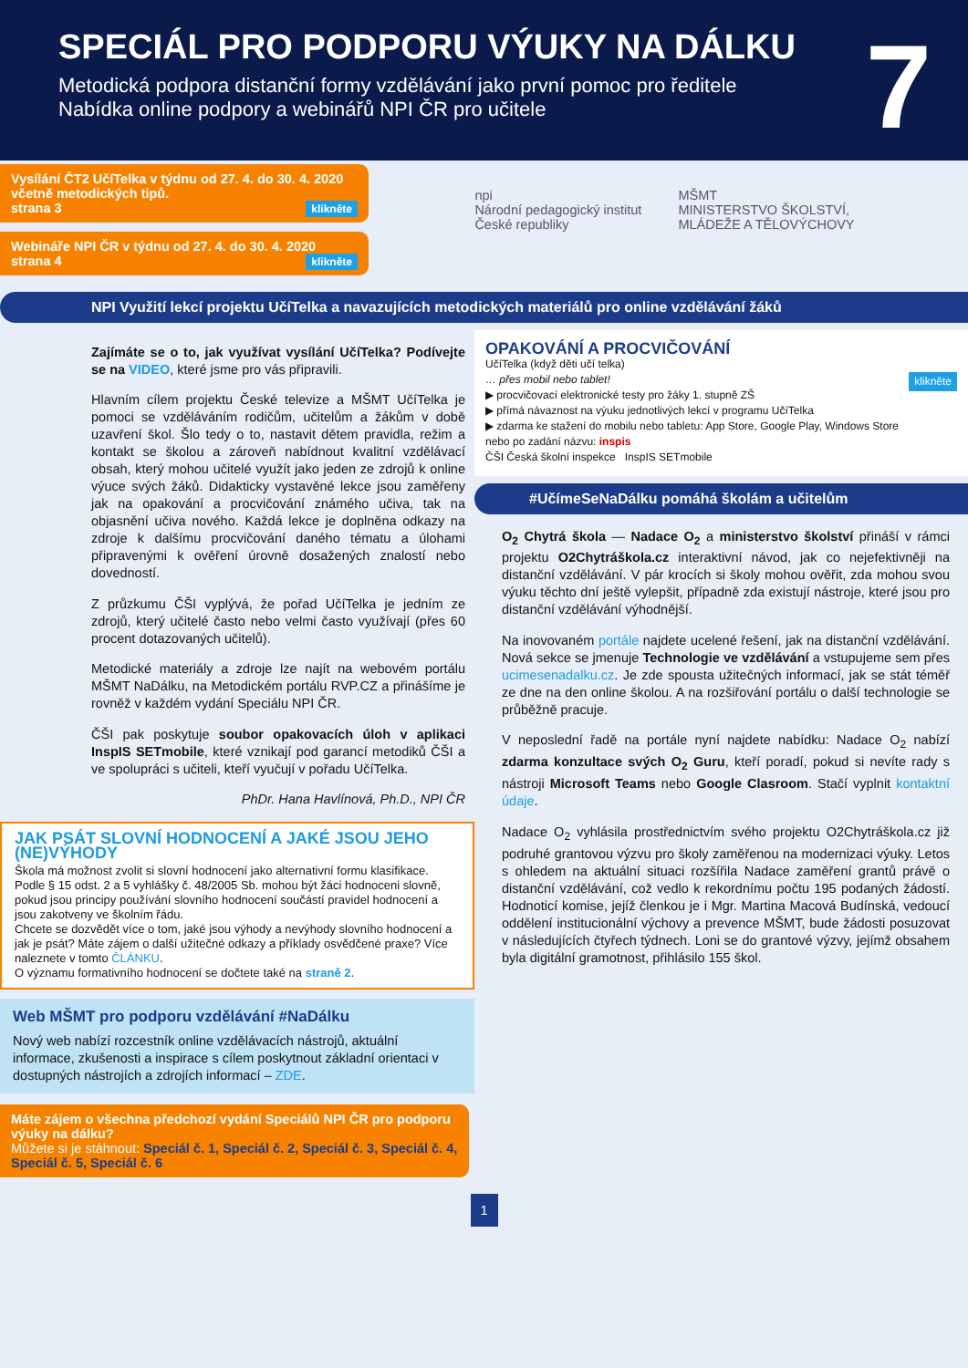SPECIÁL PRO PODPORU VÝUKY NA DÁLKU
Metodická podpora distanční formy vzdělávání jako první pomoc pro ředitele
Nabídka online podpory a webinářů NPI ČR pro učitele
7
Vysílání ČT2 UčíTelka v týdnu od 27. 4. do 30. 4. 2020 včetně metodických tipů.
strana 3 klikněte
Webináře NPI ČR v týdnu od 27. 4. do 30. 4. 2020
strana 4 klikněte
npi
Národní pedagogický institut
České republiky
MŠMT
MINISTERSTVO ŠKOLSTVÍ,
MLÁDEŽE A TĚLOVÝCHOVY
NPI Využití lekcí projektu UčíTelka a navazujících metodických materiálů pro online vzdělávání žáků
Zajímáte se o to, jak využívat vysílání UčíTelka? Podívejte se na VIDEO, které jsme pro vás připravili.
Hlavním cílem projektu České televize a MŠMT UčíTelka je pomoci se vzděláváním rodičům, učitelům a žákům v době uzavření škol. Šlo tedy o to, nastavit dětem pravidla, režim a kontakt se školou a zároveň nabídnout kvalitní vzdělávací obsah, který mohou učitelé využít jako jeden ze zdrojů k online výuce svých žáků. Didakticky vystavěné lekce jsou zaměřeny jak na opakování a procvičování známého učiva, tak na objasnění učiva nového. Každá lekce je doplněna odkazy na zdroje k dalšímu procvičování daného tématu a úlohami připravenými k ověření úrovně dosažených znalostí nebo dovedností.
Z průzkumu ČŠI vyplývá, že pořad UčíTelka je jedním ze zdrojů, který učitelé často nebo velmi často využívají (přes 60 procent dotazovaných učitelů).
Metodické materiály a zdroje lze najít na webovém portálu MŠMT NaDálku, na Metodickém portálu RVP.CZ a přinášíme je rovněž v každém vydání Speciálu NPI ČR.
ČŠI pak poskytuje soubor opakovacích úloh v aplikaci InspIS SETmobile, které vznikají pod garancí metodiků ČŠI a ve spolupráci s učiteli, kteří vyučují v pořadu UčíTelka.
PhDr. Hana Havlínová, Ph.D., NPI ČR
JAK PSÁT SLOVNÍ HODNOCENÍ A JAKÉ JSOU JEHO (NE)VÝHODY
Škola má možnost zvolit si slovní hodnocení jako alternativní formu klasifikace. Podle § 15 odst. 2 a 5 vyhlášky č. 48/2005 Sb. mohou být žáci hodnoceni slovně, pokud jsou principy používání slovního hodnocení součástí pravidel hodnocení a jsou zakotveny ve školním řádu.
Chcete se dozvědět více o tom, jaké jsou výhody a nevýhody slovního hodnocení a jak je psát? Máte zájem o další užitečné odkazy a příklady osvědčené praxe? Více naleznete v tomto ČLÁNKU.
O významu formativního hodnocení se dočtete také na straně 2.
Web MŠMT pro podporu vzdělávání #NaDálku
Nový web nabízí rozcestník online vzdělávacích nástrojů, aktuální informace, zkušenosti a inspirace s cílem poskytnout základní orientaci v dostupných nástrojích a zdrojích informací – ZDE.
Máte zájem o všechna předchozí vydání Speciálů NPI ČR pro podporu výuky na dálku?
Můžete si je stáhnout: Speciál č. 1, Speciál č. 2, Speciál č. 3, Speciál č. 4, Speciál č. 5, Speciál č. 6
OPAKOVÁNÍ A PROCVIČOVÁNÍ
UčíTelka (když děti učí telka)
… přes mobil nebo tablet! klikněte
▶ procvičovací elektronické testy pro žáky 1. stupně ZŠ
▶ přímá návaznost na výuku jednotlivých lekcí v programu UčíTelka
▶ zdarma ke stažení do mobilu nebo tabletu: App Store, Google Play, Windows Store
nebo po zadání názvu: inspis
ČŠI Česká školní inspekce InspIS SETmobile
#UčímeSeNaDálku pomáhá školám a učitelům
O<sub>2</sub> Chytrá škola — Nadace O<sub>2</sub> a ministerstvo školství přináší v rámci projektu O2Chytráškola.cz interaktivní návod, jak co nejefektivněji na distanční vzdělávání. V pár krocích si školy mohou ověřit, zda mohou svou výuku těchto dní ještě vylepšit, případně zda existují nástroje, které jsou pro distanční vzdělávání výhodnější.
Na inovovaném portále najdete ucelené řešení, jak na distanční vzdělávání. Nová sekce se jmenuje Technologie ve vzdělávání a vstupujeme sem přes ucimesenadalku.cz. Je zde spousta užitečných informací, jak se stát téměř ze dne na den online školou. A na rozšiřování portálu o další technologie se průběžně pracuje.
V neposlední řadě na portále nyní najdete nabídku: Nadace O<sub>2</sub> nabízí zdarma konzultace svých O<sub>2</sub> Guru, kteří poradí, pokud si nevíte rady s nástroji Microsoft Teams nebo Google Clasroom. Stačí vyplnit kontaktní údaje.
Nadace O<sub>2</sub> vyhlásila prostřednictvím svého projektu O2Chytráškola.cz již podruhé grantovou výzvu pro školy zaměřenou na modernizaci výuky. Letos s ohledem na aktuální situaci rozšířila Nadace zaměření grantů právě o distanční vzdělávání, což vedlo k rekordnímu počtu 195 podaných žádostí. Hodnoticí komise, jejíž členkou je i Mgr. Martina Macová Budínská, vedoucí oddělení institucionální výchovy a prevence MŠMT, bude žádosti posuzovat v následujících čtyřech týdnech. Loni se do grantové výzvy, jejímž obsahem byla digitální gramotnost, přihlásilo 155 škol.
1